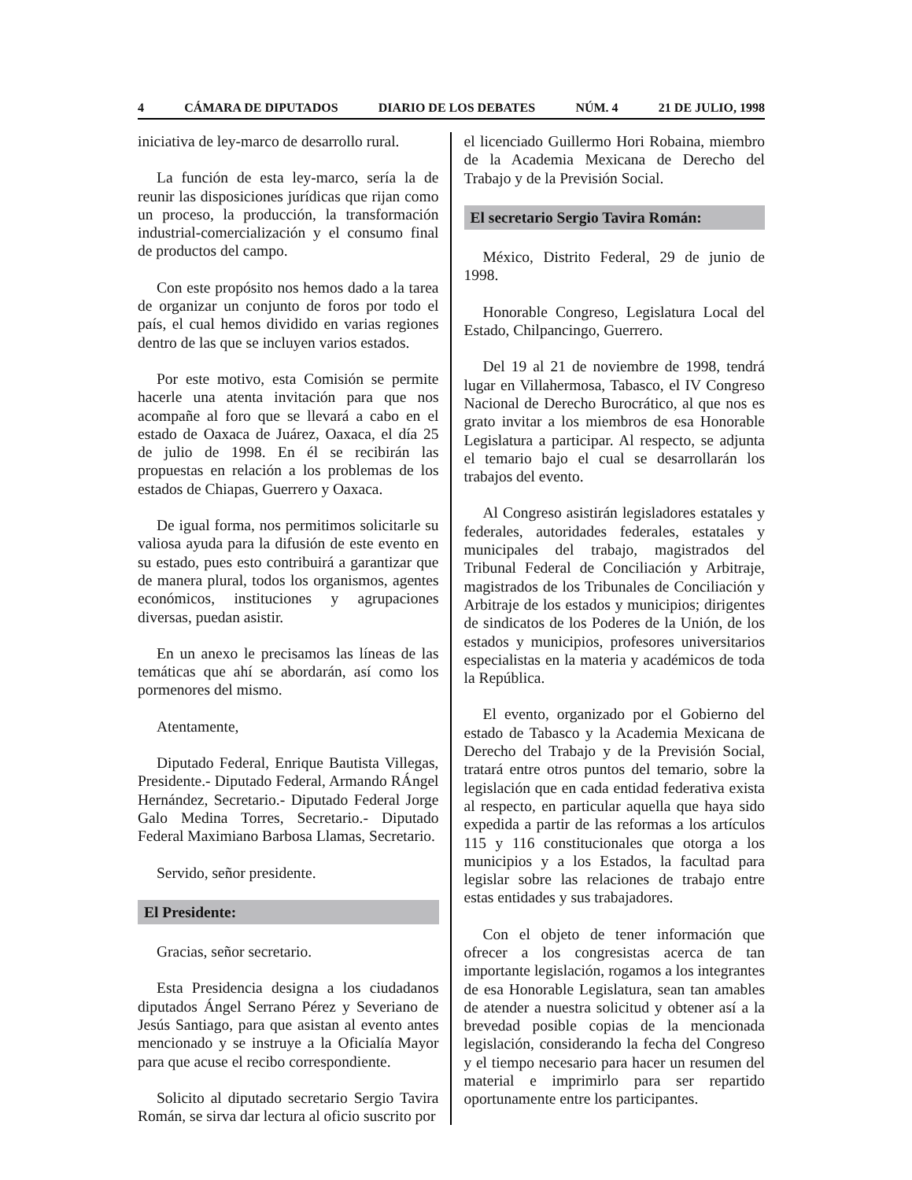4 CÁMARA DE DIPUTADOS DIARIO DE LOS DEBATES NÚM. 4 21 DE JULIO, 1998
iniciativa de ley-marco de desarrollo rural.
La función de esta ley-marco, sería la de reunir las disposiciones jurídicas que rijan como un proceso, la producción, la transformación industrial-comercialización y el consumo final de productos del campo.
Con este propósito nos hemos dado a la tarea de organizar un conjunto de foros por todo el país, el cual hemos dividido en varias regiones dentro de las que se incluyen varios estados.
Por este motivo, esta Comisión se permite hacerle una atenta invitación para que nos acompañe al foro que se llevará a cabo en el estado de Oaxaca de Juárez, Oaxaca, el día 25 de julio de 1998. En él se recibirán las propuestas en relación a los problemas de los estados de Chiapas, Guerrero y Oaxaca.
De igual forma, nos permitimos solicitarle su valiosa ayuda para la difusión de este evento en su estado, pues esto contribuirá a garantizar que de manera plural, todos los organismos, agentes económicos, instituciones y agrupaciones diversas, puedan asistir.
En un anexo le precisamos las líneas de las temáticas que ahí se abordarán, así como los pormenores del mismo.
Atentamente,
Diputado Federal, Enrique Bautista Villegas, Presidente.- Diputado Federal, Armando RÁngel Hernández, Secretario.- Diputado Federal Jorge Galo Medina Torres, Secretario.- Diputado Federal Maximiano Barbosa Llamas, Secretario.
Servido, señor presidente.
El Presidente:
Gracias, señor secretario.
Esta Presidencia designa a los ciudadanos diputados Ángel Serrano Pérez y Severiano de Jesús Santiago, para que asistan al evento antes mencionado y se instruye a la Oficialía Mayor para que acuse el recibo correspondiente.
Solicito al diputado secretario Sergio Tavira Román, se sirva dar lectura al oficio suscrito por
el licenciado Guillermo Hori Robaina, miembro de la Academia Mexicana de Derecho del Trabajo y de la Previsión Social.
El secretario Sergio Tavira Román:
México, Distrito Federal, 29 de junio de 1998.
Honorable Congreso, Legislatura Local del Estado, Chilpancingo, Guerrero.
Del 19 al 21 de noviembre de 1998, tendrá lugar en Villahermosa, Tabasco, el IV Congreso Nacional de Derecho Burocrático, al que nos es grato invitar a los miembros de esa Honorable Legislatura a participar. Al respecto, se adjunta el temario bajo el cual se desarrollarán los trabajos del evento.
Al Congreso asistirán legisladores estatales y federales, autoridades federales, estatales y municipales del trabajo, magistrados del Tribunal Federal de Conciliación y Arbitraje, magistrados de los Tribunales de Conciliación y Arbitraje de los estados y municipios; dirigentes de sindicatos de los Poderes de la Unión, de los estados y municipios, profesores universitarios especialistas en la materia y académicos de toda la República.
El evento, organizado por el Gobierno del estado de Tabasco y la Academia Mexicana de Derecho del Trabajo y de la Previsión Social, tratará entre otros puntos del temario, sobre la legislación que en cada entidad federativa exista al respecto, en particular aquella que haya sido expedida a partir de las reformas a los artículos 115 y 116 constitucionales que otorga a los municipios y a los Estados, la facultad para legislar sobre las relaciones de trabajo entre estas entidades y sus trabajadores.
Con el objeto de tener información que ofrecer a los congresistas acerca de tan importante legislación, rogamos a los integrantes de esa Honorable Legislatura, sean tan amables de atender a nuestra solicitud y obtener así a la brevedad posible copias de la mencionada legislación, considerando la fecha del Congreso y el tiempo necesario para hacer un resumen del material e imprimirlo para ser repartido oportunamente entre los participantes.